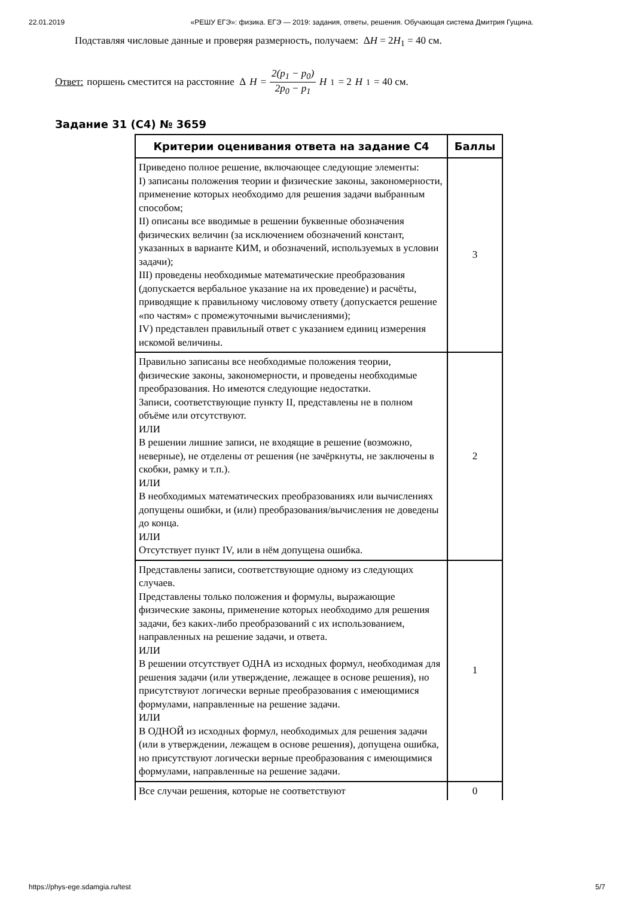22.01.2019 «РЕШУ ЕГЭ»: физика. ЕГЭ — 2019: задания, ответы, решения. Обучающая система Дмитрия Гущина.
Подставляя числовые данные и проверяя размерность, получаем: ΔH = 2H<sub>1</sub> = 40 см.
Ответ: поршень сместится на расстояние Δ H = 2(p<sub>1</sub> − p<sub>0</sub>) 2p<sub>0</sub> − p<sub>1</sub> H<sub>1</sub> = 2 H<sub>1</sub> = 40 см.
Задание 31 (C4) № 3659
| Критерии оценивания ответа на задание С4 | Баллы |
| --- | --- |
| Приведено полное решение, включающее следующие элементы: I) записаны положения теории и физические законы, закономерности, применение которых необходимо для решения задачи выбранным способом; II) описаны все вводимые в решении буквенные обозначения физических величин (за исключением обозначений констант, указанных в варианте КИМ, и обозначений, используемых в условии задачи); III) проведены необходимые математические преобразования (допускается вербальное указание на их проведение) и расчёты, приводящие к правильному числовому ответу (допускается решение «по частям» с промежуточными вычислениями); IV) представлен правильный ответ с указанием единиц измерения искомой величины. | 3 |
| Правильно записаны все необходимые положения теории, физические законы, закономерности, и проведены необходимые преобразования. Но имеются следующие недостатки. Записи, соответствующие пункту II, представлены не в полном объёме или отсутствуют. ИЛИ В решении лишние записи, не входящие в решение (возможно, неверные), не отделены от решения (не зачёркнуты, не заключены в скобки, рамку и т.п.). ИЛИ В необходимых математических преобразованиях или вычислениях допущены ошибки, и (или) преобразования/вычисления не доведены до конца. ИЛИ Отсутствует пункт IV, или в нём допущена ошибка. | 2 |
| Представлены записи, соответствующие одному из следующих случаев. Представлены только положения и формулы, выражающие физические законы, применение которых необходимо для решения задачи, без каких-либо преобразований с их использованием, направленных на решение задачи, и ответа. ИЛИ В решении отсутствует ОДНА из исходных формул, необходимая для решения задачи (или утверждение, лежащее в основе решения), но присутствуют логически верные преобразования с имеющимися формулами, направленные на решение задачи. ИЛИ В ОДНОЙ из исходных формул, необходимых для решения задачи (или в утверждении, лежащем в основе решения), допущена ошибка, но присутствуют логически верные преобразования с имеющимися формулами, направленные на решение задачи. | 1 |
| Все случаи решения, которые не соответствуют | 0 |
https://phys-ege.sdamgia.ru/test 5/7